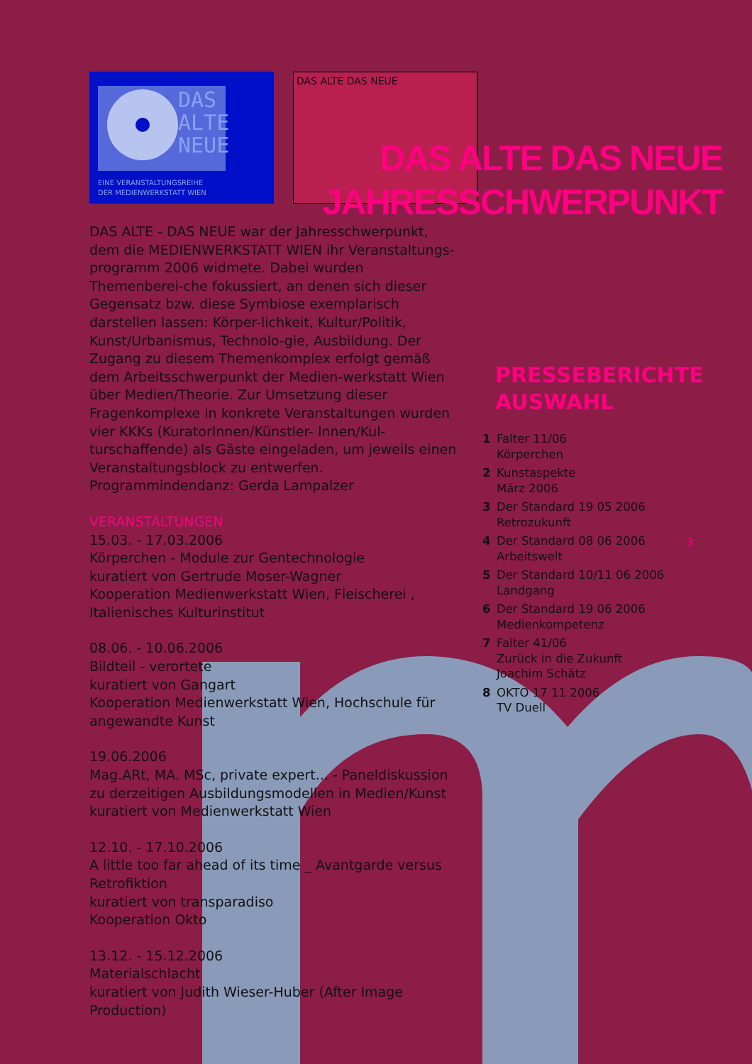DAS
ALTE
NEUE
EINE VERANSTALTUNGSREIHE
DER MEDIENWERKSTATT WIEN
DAS ALTE DAS NEUE
DAS ALTE DAS NEUE
JAHRESSCHWERPUNKT
DAS ALTE - DAS NEUE war der Jahresschwerpunkt, dem die MEDIENWERKSTATT WIEN ihr Veranstaltungs-programm 2006 widmete. Dabei wurden Themenberei-che fokussiert, an denen sich dieser Gegensatz bzw. diese Symbiose exemplarisch darstellen lassen: Körper-lichkeit, Kultur/Politik, Kunst/Urbanismus, Technolo-gie, Ausbildung. Der Zugang zu diesem Themenkomplex erfolgt gemäß dem Arbeitsschwerpunkt der Medien-werkstatt Wien über Medien/Theorie. Zur Umsetzung dieser Fragenkomplexe in konkrete Veranstaltungen wurden vier KKKs (KuratorInnen/Künstler- Innen/Kul-turschaffende) als Gäste eingeladen, um jeweils einen Veranstaltungsblock zu entwerfen.
Programmindendanz: Gerda Lampalzer
VERANSTALTUNGEN
15.03. - 17.03.2006
Körperchen - Module zur Gentechnologie
kuratiert von Gertrude Moser-Wagner
Kooperation Medienwerkstatt Wien, Fleischerei , Italienisches Kulturinstitut
08.06. - 10.06.2006
Bildteil - verortete
kuratiert von Gangart
Kooperation Medienwerkstatt Wien, Hochschule für angewandte Kunst
19.06.2006
Mag.ARt, MA. MSc, private expert... - Paneldiskussion zu derzeitigen Ausbildungsmodellen in Medien/Kunst
kuratiert von Medienwerkstatt Wien
12.10. - 17.10.2006
A little too far ahead of its time _ Avantgarde versus Retrofiktion
kuratiert von transparadiso
Kooperation Okto
13.12. - 15.12.2006
Materialschlacht
kuratiert von Judith Wieser-Huber (After Image Production)
PRESSEBERICHTE
AUSWAHL
1 Falter 11/06
Körperchen
2 Kunstaspekte
März 2006
3 Der Standard 19 05 2006
Retrozukunft
4 Der Standard 08 06 2006
Arbeitswelt
5 Der Standard 10/11 06 2006
Landgang
6 Der Standard 19 06 2006
Medienkompetenz
7 Falter 41/06
Zurück in die Zukunft
Joachim Schätz
8 OKTO 17 11 2006
TV Duell
3